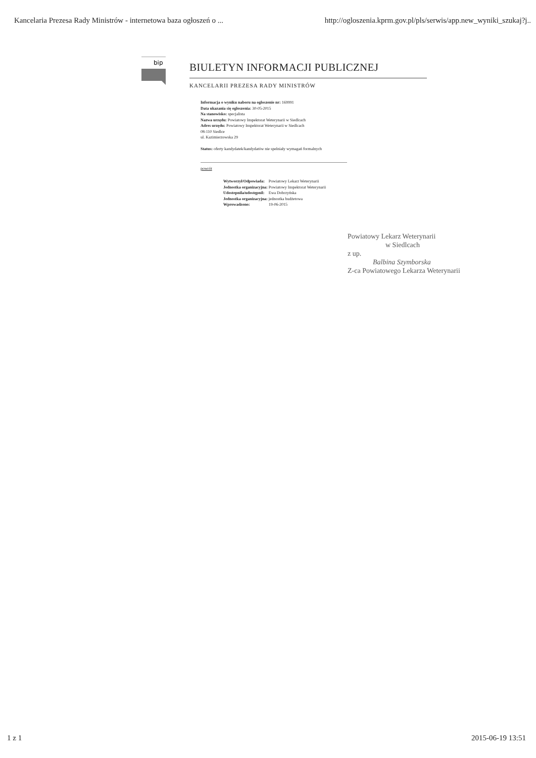Kancelaria Prezesa Rady Ministrów - internetowa baza ogłoszeń o ... http://ogloszenia.kprm.gov.pl/pls/serwis/app.new_wyniki_szukaj?j..
bip
BIULETYN INFORMACJI PUBLICZNEJ
KANCELARII PREZESA RADY MINISTRÓW
Informacja o wyniku naboru na ogloszenie nr: 169991
Data ukazania się ogloszenia: 30-05-2015
Na stanowisko: specjalista
Nazwa urzędu: Powiatowy Inspektorat Weterynarii w Siedlcach
Adres urzędu: Powiatowy Inspektorat Weterynarii w Siedlcach
08-110 Siedlce
ul. Kazimierzowska 29
Status: oferty kandydatek/kandydatów nie spelniały wymagań formalnych
powrót
| Wytworzył/Odpowiada: | Powiatowy Lekarz Weterynarii |
| Jednostka organizacyjna: | Powiatowy Inspektorat Weterynarii |
| Udostepnila/udostępnil: | Ewa Dobrzyńska |
| Jednostka organizacyjna: | jednostka budżetowa |
| Wprowadzono: | 19-06-2015 |
Powiatowy Lekarz Weterynarii
w Siedlcach
z up.
Balbina Szymborska
Z-ca Powiatowego Lekarza Weterynarii
1 z 1 2015-06-19 13:51